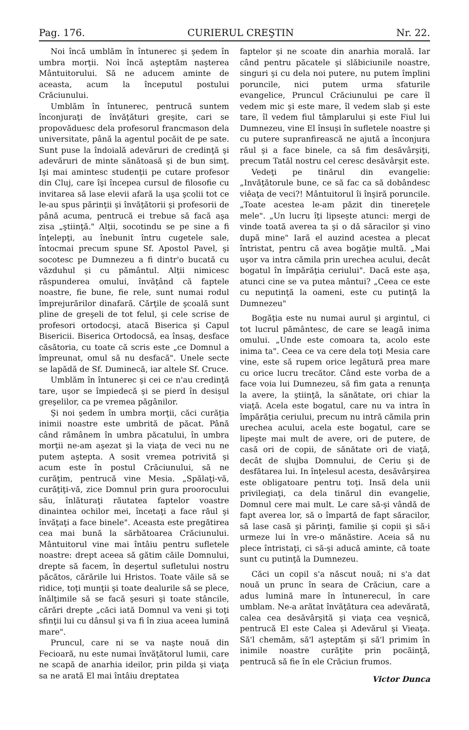Pag. 176. CURIERUL CREŞTIN Nr. 22.
Noi încă umblăm în întunerec şi şedem în umbra morţii. Noi încă aşteptăm naşterea Mântuitorului. Să ne aducem aminte de aceasta, acum la începutul postului Crăciunului.
Umblăm în întunerec, pentrucă suntem înconjuraţi de învăţături greşite, cari se propovăduesc dela profesorul francmason dela universitate, până la agentul pocăit de pe sate. Sunt puse la îndoială adevăruri de credinţă şi adevăruri de minte sănătoasă şi de bun simţ. Işi mai amintesc studenţii pe cutare profesor din Cluj, care îşi începea cursul de filosofie cu invitarea să lase elevii afară la uşa şcolii tot ce le-au spus părinţii şi învăţătorii şi profesorii de până acuma, pentrucă ei trebue să facă aşa zisa „ştiinţă." Alţii, socotindu se pe sine a fi înţelepţi, au înebunit întru cugetele sale, întocmai precum spune Sf. Apostol Pavel, şi socotesc pe Dumnezeu a fi dintr'o bucată cu văzduhul şi cu pământul. Alţii nimicesc răspunderea omului, învăţând că faptele noastre, fie bune, fie rele, sunt numai rodul împrejurărilor dinafară. Cărţile de şcoală sunt pline de greşeli de tot felul, şi cele scrise de profesori ortodocşi, atacă Biserica şi Capul Bisericii. Biserica Ortodocsă, ea însaş, desface căsătoria, cu toate că scris este „ce Domnul a împreunat, omul să nu desfacă". Unele secte se lapădă de Sf. Duminecă, iar altele Sf. Cruce.
Umblăm în întunerec şi cei ce n'au credinţă tare, uşor se împiedecă şi se pierd în desişul greşelilor, ca pe vremea păgânilor.
Şi noi şedem în umbra morţii, căci curăţia inimii noastre este umbrită de păcat. Până când rămânem în umbra păcatului, în umbra morţii ne-am aşezat şi la viaţa de veci nu ne putem aştepta. A sosit vremea potrivită şi acum este în postul Crăciunului, să ne curăţim, pentrucă vine Mesia. „Spălaţi-vă, curăţiţi-vă, zice Domnul prin gura proorocului său, înlăturaţi răutatea faptelor voastre dinaintea ochilor mei, încetaţi a face răul şi învăţaţi a face binele". Aceasta este pregătirea cea mai bună la sărbătoarea Crăciunului. Mântuitorul vine mai întâiu pentru sufletele noastre: drept aceea să gătim căile Domnului, drepte să facem, în deşertul sufletului nostru păcătos, cărările lui Hristos. Toate văile să se ridice, toţi munţii şi toate dealurile să se plece, înălţimile să se facă şesuri şi toate stâncile, cărări drepte „căci iată Domnul va veni şi toţi sfinţii lui cu dânsul şi va fi în ziua aceea lumină mare".
Pruncul, care ni se va naşte nouă din Fecioară, nu este numai învăţătorul lumii, care ne scapă de anarhia ideilor, prin pilda şi viaţa sa ne arată El mai întâiu dreptatea
faptelor şi ne scoate din anarhia morală. Iar când pentru păcatele şi slăbiciunile noastre, singuri şi cu dela noi putere, nu putem împlini poruncile, nici putem urma sfaturile evangelice, Pruncul Crăciunului pe care îl vedem mic şi este mare, îl vedem slab şi este tare, îl vedem fiul tâmplarului şi este Fiul lui Dumnezeu, vine El însuşi în sufletele noastre şi cu putere supranfirească ne ajută a înconjura răul şi a face binele, ca să fim desăvârşiţi, precum Tatăl nostru cel ceresc desăvârşit este.
Vedeţi pe tinărul din evangelie: „Invăţătorule bune, ce să fac ca să dobândesc viêaţa de veci?! Mântuitorul îi înşiră poruncile. „Toate acestea le-am păzit din tinereţele mele". „Un lucru îţi lipseşte atunci: mergi de vinde toată averea ta şi o dă săracilor şi vino după mine" Iară el auzind acestea a plecat întristat, pentru că avea bogăţie multă. „Mai uşor va intra cămila prin urechea acului, decât bogatul în împărăţia ceriului". Dacă este aşa, atunci cine se va putea mântui? „Ceea ce este cu neputinţă la oameni, este cu putinţă la Dumnezeu"
Bogăţia este nu numai aurul şi argintul, ci tot lucrul pământesc, de care se leagă inima omului. „Unde este comoara ta, acolo este inima ta". Ceea ce va cere dela toţi Mesia care vine, este să rupem orice legătură prea mare cu orice lucru trecător. Când este vorba de a face voia lui Dumnezeu, să fim gata a renunţa la avere, la ştiinţă, la sănătate, ori chiar la viaţă. Acela este bogatul, care nu va intra în împărăţia ceriului, precum nu intră cămila prin urechea acului, acela este bogatul, care se lipeşte mai mult de avere, ori de putere, de casă ori de copii, de sănătate ori de viaţă, decât de slujba Domnului, de Ceriu şi de desfătarea lui. In înţelesul acesta, desăvârşirea este obligatoare pentru toţi. Insă dela unii privilegiaţi, ca dela tinărul din evangelie, Domnul cere mai mult. Le care să-şi vândă de fapt averea lor, să o împartă de fapt săracilor, să lase casă şi părinţi, familie şi copii şi să-i urmeze lui în vre-o mănăstire. Aceia să nu plece întristaţi, ci să-şi aducă aminte, că toate sunt cu putinţă la Dumnezeu.
Căci un copil s'a născut nouă; ni s'a dat nouă un prunc în seara de Crăciun, care a adus lumină mare în întunerecul, în care umblam. Ne-a arătat învăţătura cea adevărată, calea cea desăvârşită şi viaţa cea veşnică, pentrucă El este Calea şi Adevărul şi Vieaţa. Să'l chemăm, să'l aşteptăm şi să'l primim în inimile noastre curăţite prin pocăinţă, pentrucă să fie în ele Crăciun frumos.
Victor Dunca